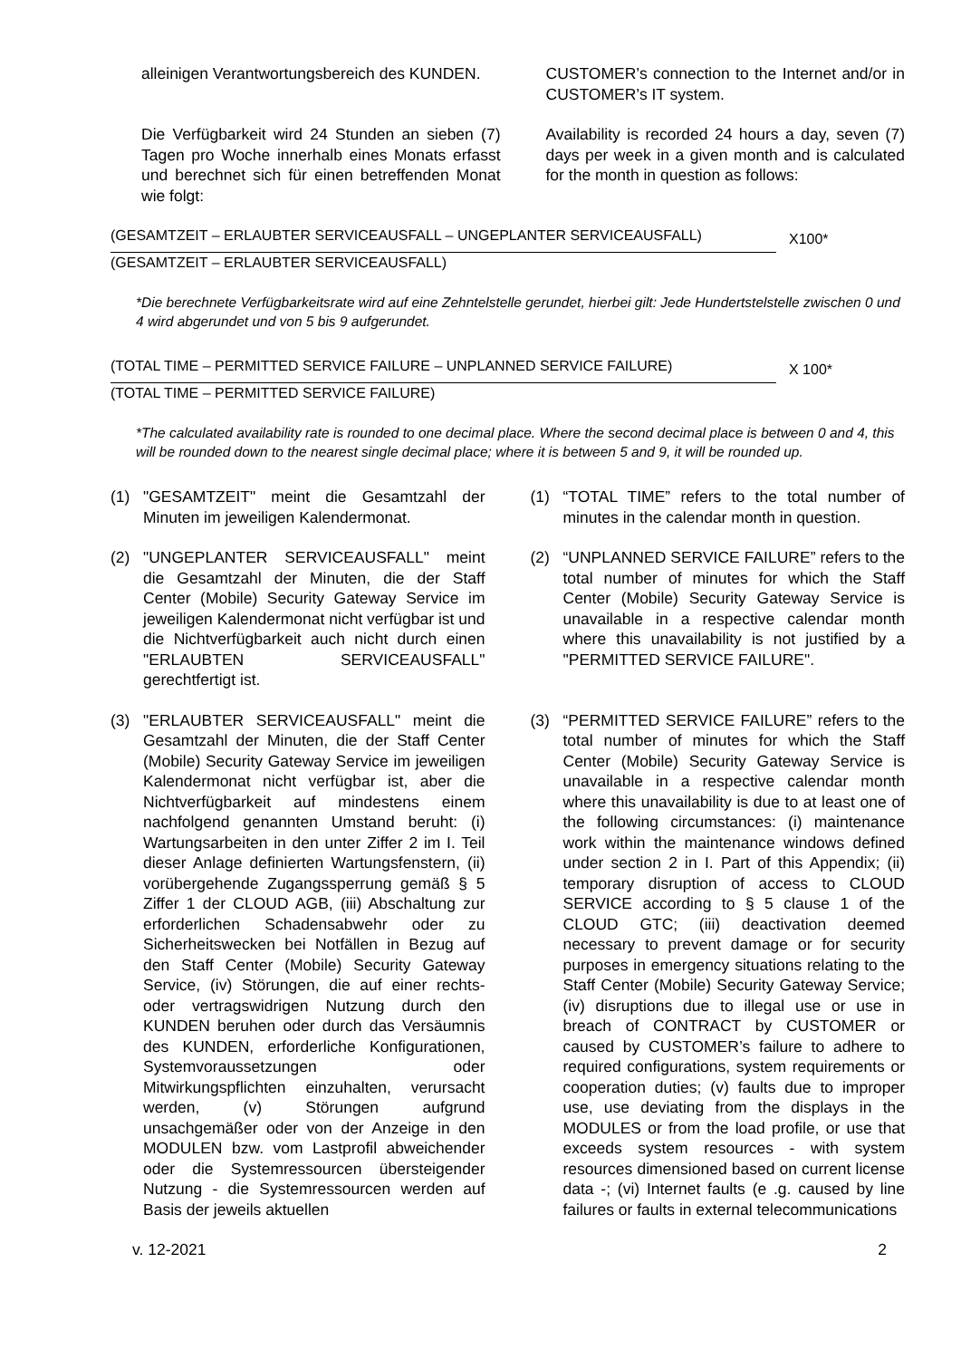alleinigen Verantwortungsbereich des KUNDEN.
CUSTOMER’s connection to the Internet and/or in CUSTOMER’s IT system.
Die Verfügbarkeit wird 24 Stunden an sieben (7) Tagen pro Woche innerhalb eines Monats erfasst und berechnet sich für einen betreffenden Monat wie folgt:
Availability is recorded 24 hours a day, seven (7) days per week in a given month and is calculated for the month in question as follows:
(GESAMTZEIT – ERLAUBTER SERVICEAUSFALL – UNGEPLANTER SERVICEAUSFALL) X100*
(GESAMTZEIT – ERLAUBTER SERVICEAUSFALL)
*Die berechnete Verfügbarkeitsrate wird auf eine Zehntelstelle gerundet, hierbei gilt: Jede Hundertstelstelle zwischen 0 und 4 wird abgerundet und von 5 bis 9 aufgerundet.
(TOTAL TIME – PERMITTED SERVICE FAILURE – UNPLANNED SERVICE FAILURE) X 100*
(TOTAL TIME – PERMITTED SERVICE FAILURE)
*The calculated availability rate is rounded to one decimal place. Where the second decimal place is between 0 and 4, this will be rounded down to the nearest single decimal place; where it is between 5 and 9, it will be rounded up.
(1) "GESAMTZEIT" meint die Gesamtzahl der Minuten im jeweiligen Kalendermonat.
(1) “TOTAL TIME” refers to the total number of minutes in the calendar month in question.
(2) "UNGEPLANTER SERVICEAUSFALL" meint die Gesamtzahl der Minuten, die der Staff Center (Mobile) Security Gateway Service im jeweiligen Kalendermonat nicht verfügbar ist und die Nichtverfügbarkeit auch nicht durch einen "ERLAUBTEN SERVICEAUSFALL" gerechtfertigt ist.
(2) “UNPLANNED SERVICE FAILURE” refers to the total number of minutes for which the Staff Center (Mobile) Security Gateway Service is unavailable in a respective calendar month where this unavailability is not justified by a "PERMITTED SERVICE FAILURE".
(3) "ERLAUBTER SERVICEAUSFALL" meint die Gesamtzahl der Minuten, die der Staff Center (Mobile) Security Gateway Service im jeweiligen Kalendermonat nicht verfügbar ist, aber die Nichtverfügbarkeit auf mindestens einem nachfolgend genannten Umstand beruht: (i) Wartungsarbeiten in den unter Ziffer 2 im I. Teil dieser Anlage definierten Wartungsfenstern, (ii) vorübergehende Zugangssperrung gemäß § 5 Ziffer 1 der CLOUD AGB, (iii) Abschaltung zur erforderlichen Schadensabwehr oder zu Sicherheitswecken bei Notfällen in Bezug auf den Staff Center (Mobile) Security Gateway Service, (iv) Störungen, die auf einer rechts- oder vertragswidrigen Nutzung durch den KUNDEN beruhen oder durch das Versäumnis des KUNDEN, erforderliche Konfigurationen, Systemvoraussetzungen oder Mitwirkungspflichten einzuhalten, verursacht werden, (v) Störungen aufgrund unsachgemäßer oder von der Anzeige in den MODULEN bzw. vom Lastprofil abweichender oder die Systemressourcen übersteigender Nutzung - die Systemressourcen werden auf Basis der jeweils aktuellen
(3) “PERMITTED SERVICE FAILURE” refers to the total number of minutes for which the Staff Center (Mobile) Security Gateway Service is unavailable in a respective calendar month where this unavailability is due to at least one of the following circumstances: (i) maintenance work within the maintenance windows defined under section 2 in I. Part of this Appendix; (ii) temporary disruption of access to CLOUD SERVICE according to § 5 clause 1 of the CLOUD GTC; (iii) deactivation deemed necessary to prevent damage or for security purposes in emergency situations relating to the Staff Center (Mobile) Security Gateway Service; (iv) disruptions due to illegal use or use in breach of CONTRACT by CUSTOMER or caused by CUSTOMER’s failure to adhere to required configurations, system requirements or cooperation duties; (v) faults due to improper use, use deviating from the displays in the MODULES or from the load profile, or use that exceeds system resources - with system resources dimensioned based on current license data -; (vi) Internet faults (e .g. caused by line failures or faults in external telecommunications
v. 12-2021 2